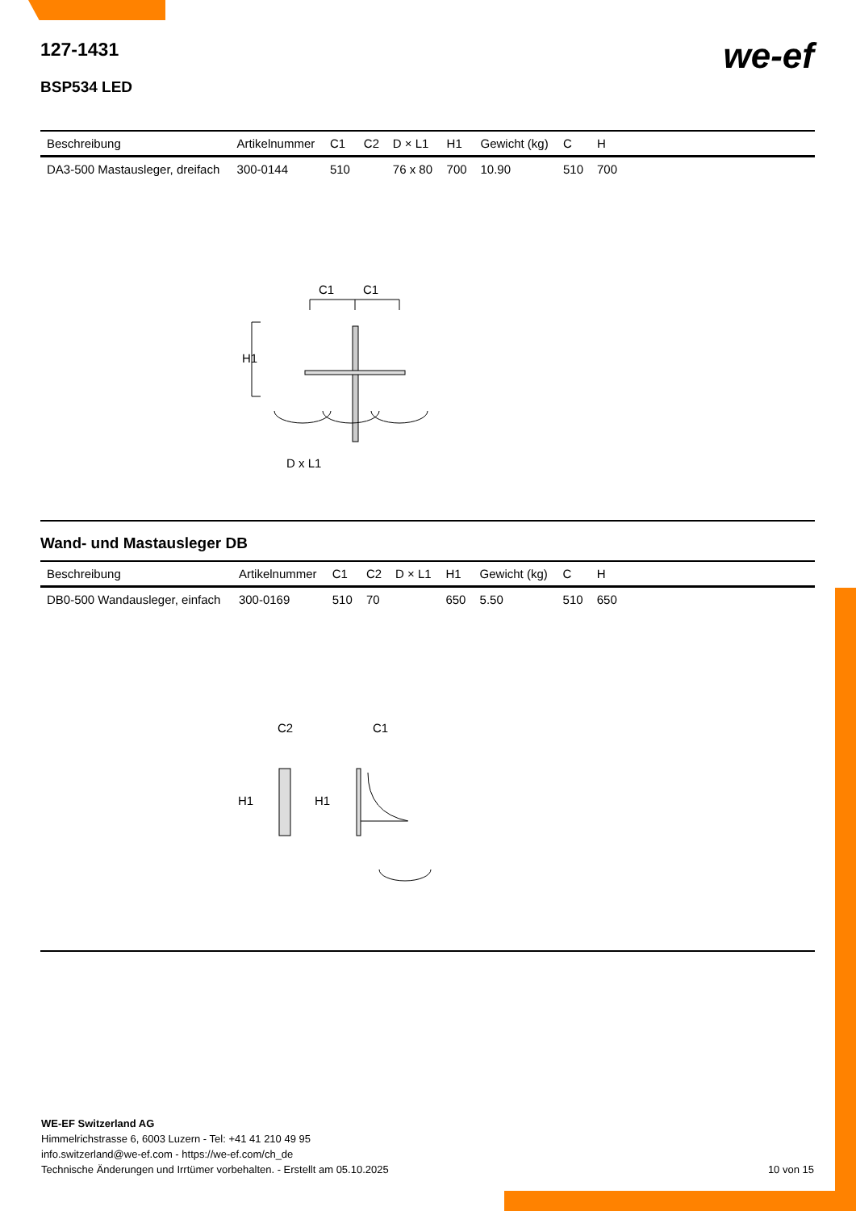we-ef
127-1431
BSP534 LED
| Beschreibung | Artikelnummer | C1 | C2 | D × L1 | H1 | Gewicht (kg) | C | H | |
| --- | --- | --- | --- | --- | --- | --- | --- | --- | --- |
| DA3-500 Mastausleger, dreifach | 300-0144 | 510 | | 76 x 80 | 700 | 10.90 | 510 | 700 | |
C1
C1
H1
D x L1
Wand- und Mastausleger DB
| Beschreibung | Artikelnummer | C1 | C2 | D × L1 | H1 | Gewicht (kg) | C | H | |
| --- | --- | --- | --- | --- | --- | --- | --- | --- | --- |
| DB0-500 Wandausleger, einfach | 300-0169 | 510 | 70 | | 650 | 5.50 | 510 | 650 | |
C2
C1
H1
H1
WE-EF Switzerland AG
Himmelrichstrasse 6, 6003 Luzern - Tel: +41 41 210 49 95
info.switzerland@we-ef.com - https://we-ef.com/ch_de
Technische Änderungen und Irrtümer vorbehalten. - Erstellt am 05.10.2025 10 von 15